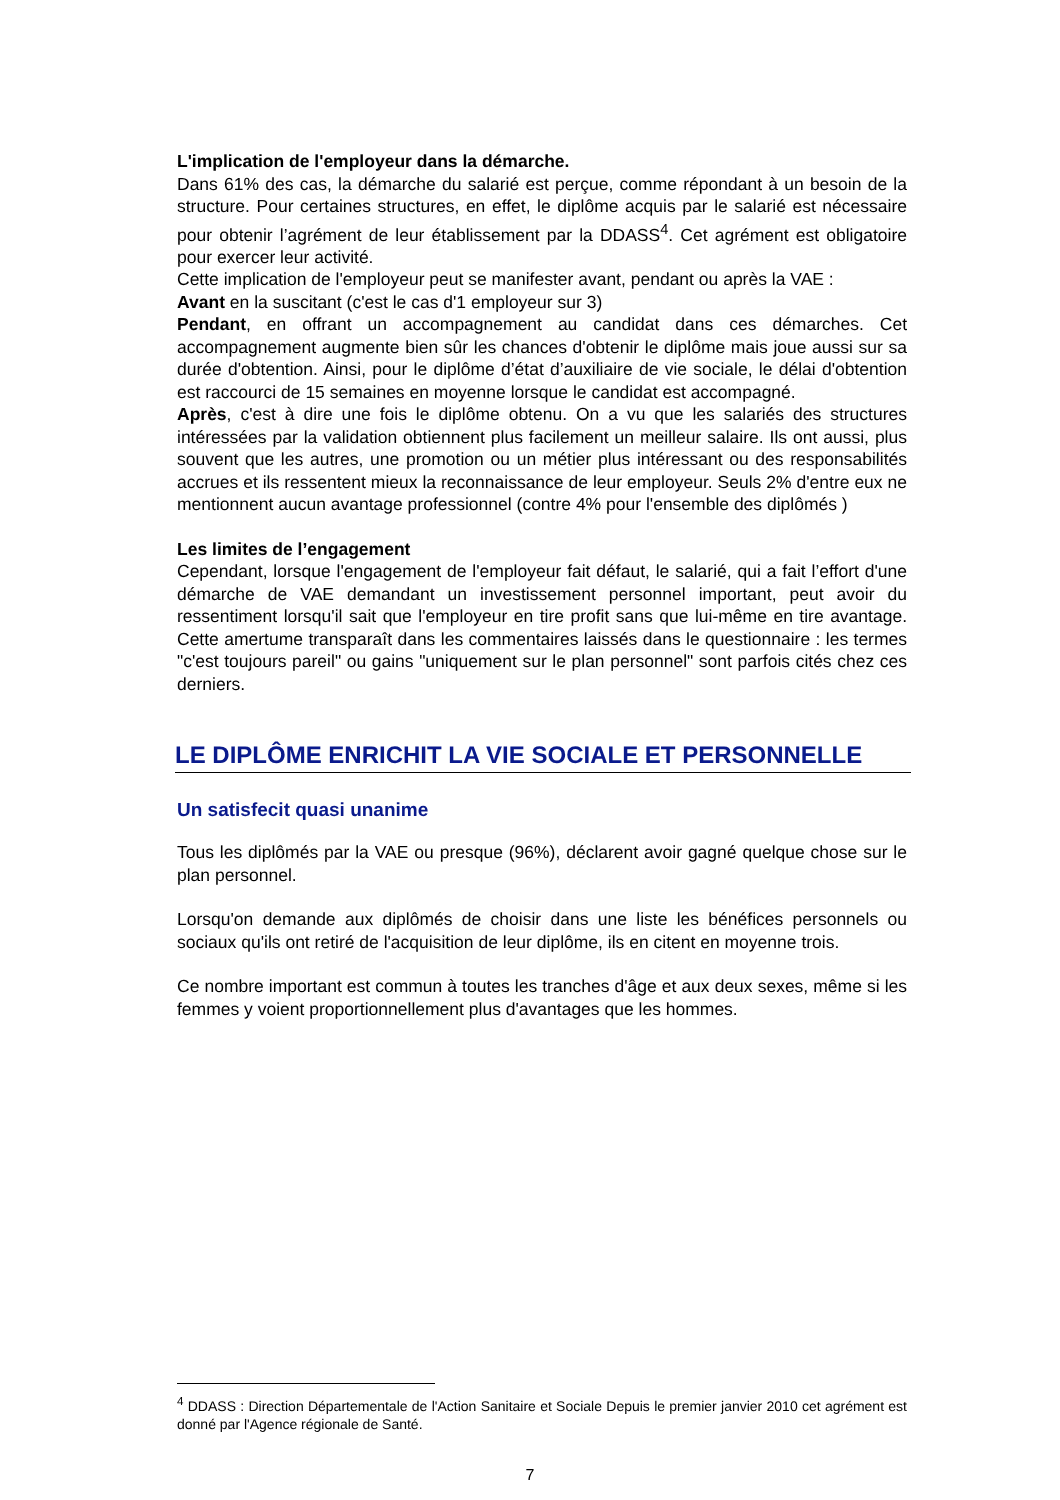L'implication de l'employeur dans la démarche.
Dans 61% des cas, la démarche du salarié est perçue, comme répondant à un besoin de la structure. Pour certaines structures, en effet, le diplôme acquis par le salarié est nécessaire pour obtenir l’agrément de leur établissement par la DDASS<sup>4</sup>. Cet agrément est obligatoire pour exercer leur activité.
Cette implication de l'employeur peut se manifester avant, pendant ou après la VAE :
Avant en la suscitant (c'est le cas d'1 employeur sur 3)
Pendant, en offrant un accompagnement au candidat dans ces démarches. Cet accompagnement augmente bien sûr les chances d'obtenir le diplôme mais joue aussi sur sa durée d'obtention. Ainsi, pour le diplôme d’état d’auxiliaire de vie sociale, le délai d'obtention est raccourci de 15 semaines en moyenne lorsque le candidat est accompagné.
Après, c'est à dire une fois le diplôme obtenu. On a vu que les salariés des structures intéressées par la validation obtiennent plus facilement un meilleur salaire. Ils ont aussi, plus souvent que les autres, une promotion ou un métier plus intéressant ou des responsabilités accrues et ils ressentent mieux la reconnaissance de leur employeur. Seuls 2% d'entre eux ne mentionnent aucun avantage professionnel (contre 4% pour l'ensemble des diplômés )
Les limites de l’engagement
Cependant, lorsque l'engagement de l'employeur fait défaut, le salarié, qui a fait l’effort d'une démarche de VAE demandant un investissement personnel important, peut avoir du ressentiment lorsqu'il sait que l'employeur en tire profit sans que lui-même en tire avantage. Cette amertume transparaît dans les commentaires laissés dans le questionnaire : les termes "c'est toujours pareil" ou gains "uniquement sur le plan personnel" sont parfois cités chez ces derniers.
LE DIPLÔME ENRICHIT LA VIE SOCIALE ET PERSONNELLE
Un satisfecit quasi unanime
Tous les diplômés par la VAE ou presque (96%), déclarent avoir gagné quelque chose sur le plan personnel.
Lorsqu'on demande aux diplômés de choisir dans une liste les bénéfices personnels ou sociaux qu'ils ont retiré de l'acquisition de leur diplôme, ils en citent en moyenne trois.
Ce nombre important est commun à toutes les tranches d'âge et aux deux sexes, même si les femmes y voient proportionnellement plus d'avantages que les hommes.
<sup>4</sup> DDASS : Direction Départementale de l'Action Sanitaire et Sociale Depuis le premier janvier 2010 cet agrément est donné par l'Agence régionale de Santé.
7